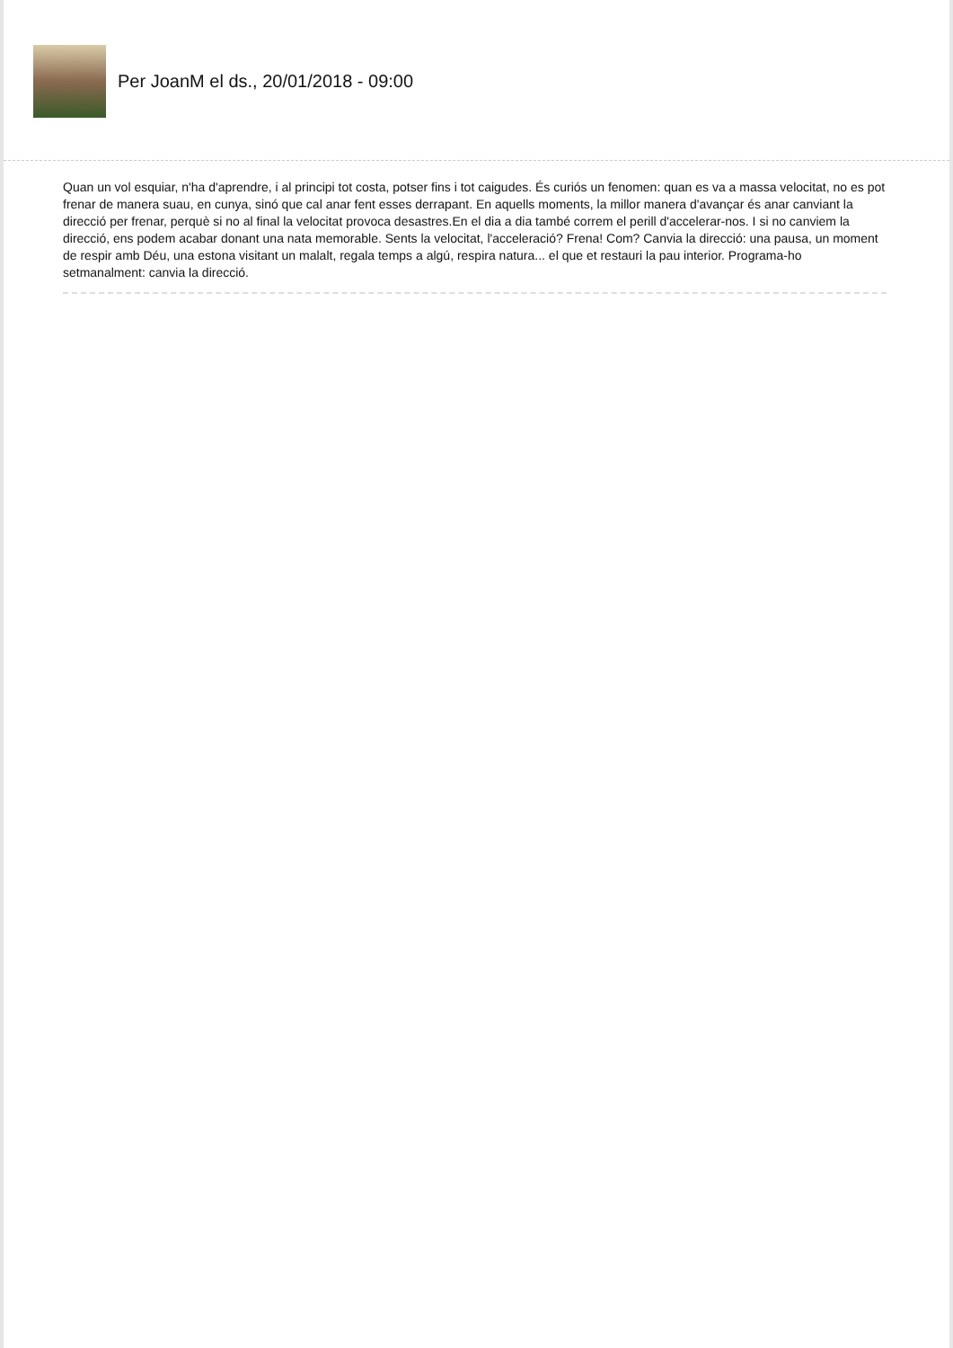Per JoanM el ds., 20/01/2018 - 09:00
Quan un vol esquiar, n'ha d'aprendre, i al principi tot costa, potser fins i tot caigudes. És curiós un fenomen: quan es va a massa velocitat, no es pot frenar de manera suau, en cunya, sinó que cal anar fent esses derrapant. En aquells moments, la millor manera d'avançar és anar canviant la direcció per frenar, perquè si no al final la velocitat provoca desastres.En el dia a dia també correm el perill d'accelerar-nos. I si no canviem la direcció, ens podem acabar donant una nata memorable. Sents la velocitat, l'acceleració? Frena! Com? Canvia la direcció: una pausa, un moment de respir amb Déu, una estona visitant un malalt, regala temps a algú, respira natura... el que et restauri la pau interior. Programa-ho setmanalment: canvia la direcció.